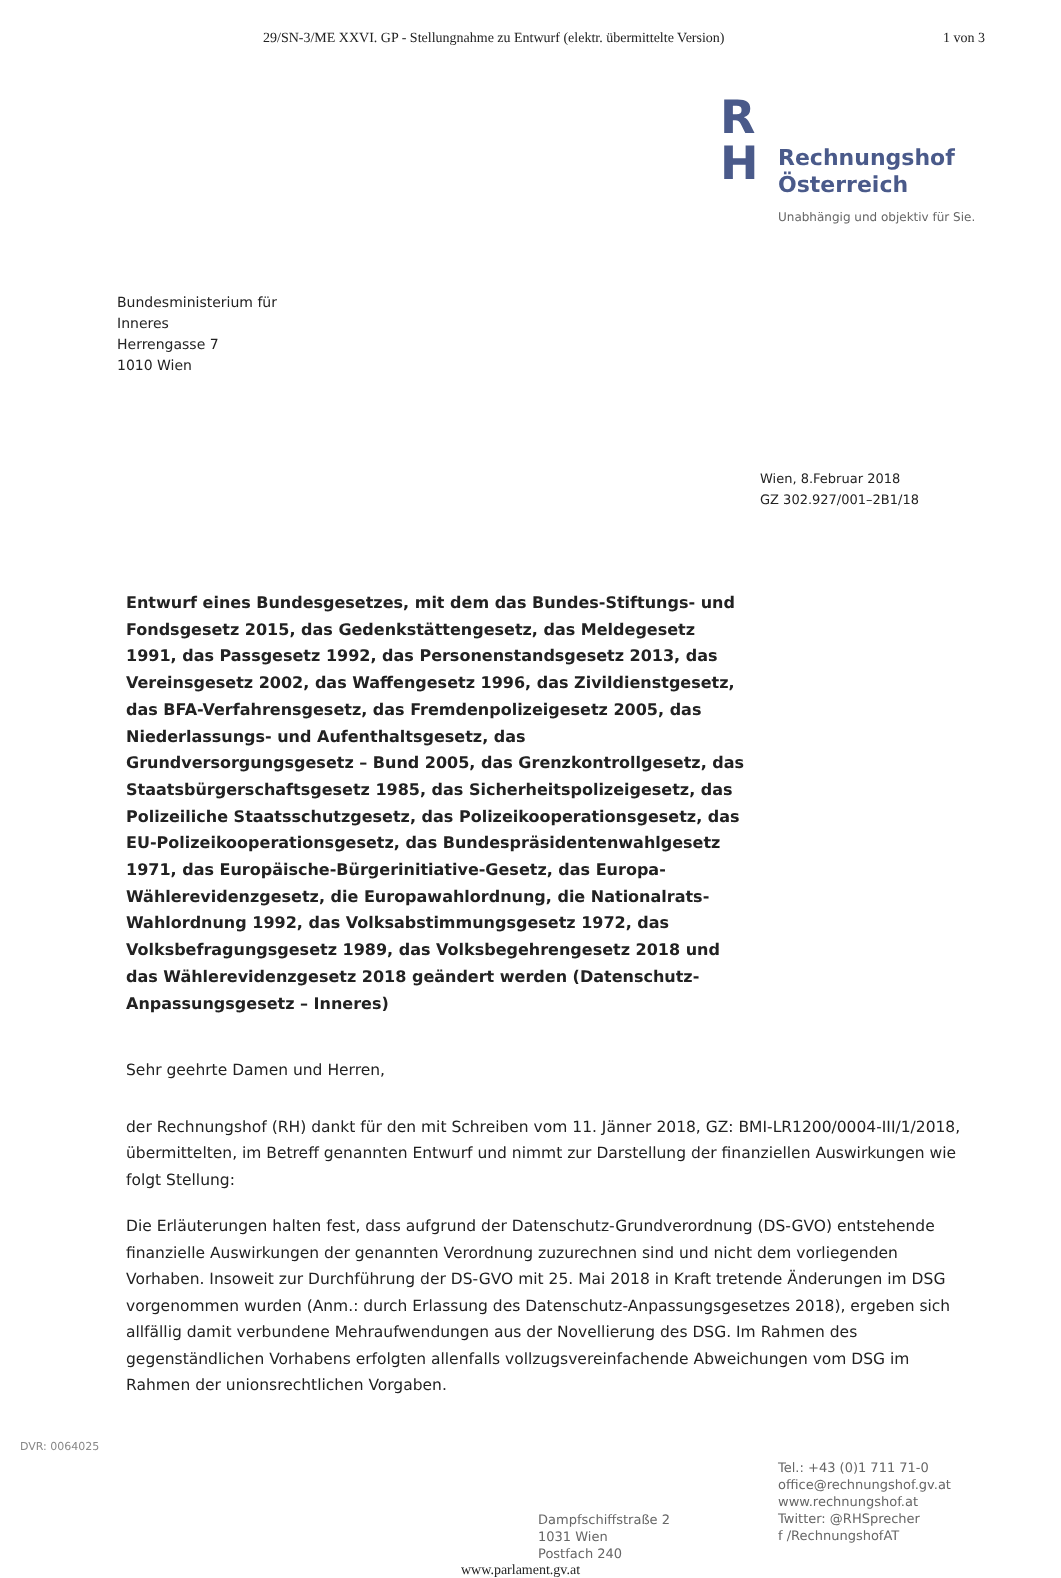29/SN-3/ME XXVI. GP - Stellungnahme zu Entwurf (elektr. übermittelte Version) 1 von 3
R
H
Rechnungshof
Österreich
Unabhängig und objektiv für Sie.
Bundesministerium für
Inneres
Herrengasse 7
1010 Wien
Wien, 8.Februar 2018
GZ 302.927/001–2B1/18
Entwurf eines Bundesgesetzes, mit dem das Bundes-Stiftungs- und Fondsgesetz 2015, das Gedenkstättengesetz, das Meldegesetz 1991, das Passgesetz 1992, das Personenstandsgesetz 2013, das Vereinsgesetz 2002, das Waffengesetz 1996, das Zivildienstgesetz, das BFA-Verfahrensgesetz, das Fremdenpolizeigesetz 2005, das Niederlassungs- und Aufenthaltsgesetz, das Grundversorgungsgesetz – Bund 2005, das Grenzkontrollgesetz, das Staatsbürgerschaftsgesetz 1985, das Sicherheitspolizeigesetz, das Polizeiliche Staatsschutzgesetz, das Polizeikooperationsgesetz, das EU-Polizeikooperationsgesetz, das Bundespräsidentenwahlgesetz 1971, das Europäische-Bürgerinitiative-Gesetz, das Europa-Wählerevidenzgesetz, die Europawahlordnung, die Nationalrats-Wahlordnung 1992, das Volksabstimmungsgesetz 1972, das Volksbefragungsgesetz 1989, das Volksbegehrengesetz 2018 und das Wählerevidenzgesetz 2018 geändert werden (Datenschutz-Anpassungsgesetz – Inneres)
Sehr geehrte Damen und Herren,
der Rechnungshof (RH) dankt für den mit Schreiben vom 11. Jänner 2018, GZ: BMI-LR1200/0004-III/1/2018, übermittelten, im Betreff genannten Entwurf und nimmt zur Darstellung der finanziellen Auswirkungen wie folgt Stellung:
Die Erläuterungen halten fest, dass aufgrund der Datenschutz-Grundverordnung (DS-GVO) entstehende finanzielle Auswirkungen der genannten Verordnung zuzurechnen sind und nicht dem vorliegenden Vorhaben. Insoweit zur Durchführung der DS-GVO mit 25. Mai 2018 in Kraft tretende Änderungen im DSG vorgenommen wurden (Anm.: durch Erlassung des Datenschutz-Anpassungsgesetzes 2018), ergeben sich allfällig damit verbundene Mehraufwendungen aus der Novellierung des DSG. Im Rahmen des gegenständlichen Vorhabens erfolgten allenfalls vollzugsvereinfachende Abweichungen vom DSG im Rahmen der unionsrechtlichen Vorgaben.
Dampfschiffstraße 2
1031 Wien
Postfach 240
Tel.: +43 (0)1 711 71-0
office@rechnungshof.gv.at
www.rechnungshof.at
Twitter: @RHSprecher
f /RechnungshofAT
www.parlament.gv.at
DVR: 0064025